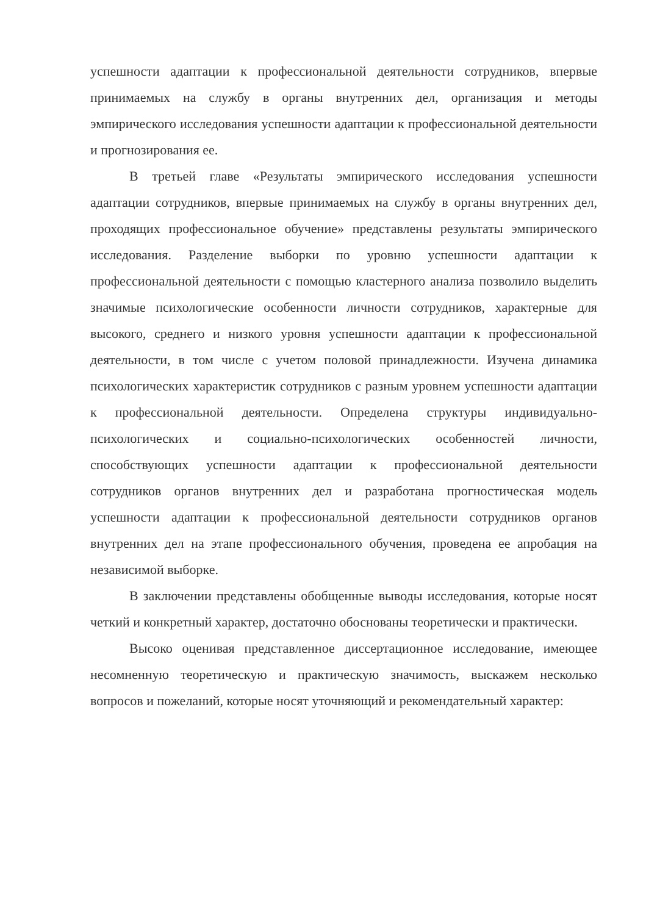успешности адаптации к профессиональной деятельности сотрудников, впервые принимаемых на службу в органы внутренних дел, организация и методы эмпирического исследования успешности адаптации к профессиональной деятельности и прогнозирования ее.
В третьей главе «Результаты эмпирического исследования успешности адаптации сотрудников, впервые принимаемых на службу в органы внутренних дел, проходящих профессиональное обучение» представлены результаты эмпирического исследования. Разделение выборки по уровню успешности адаптации к профессиональной деятельности с помощью кластерного анализа позволило выделить значимые психологические особенности личности сотрудников, характерные для высокого, среднего и низкого уровня успешности адаптации к профессиональной деятельности, в том числе с учетом половой принадлежности. Изучена динамика психологических характеристик сотрудников с разным уровнем успешности адаптации к профессиональной деятельности. Определена структуры индивидуально-психологических и социально-психологических особенностей личности, способствующих успешности адаптации к профессиональной деятельности сотрудников органов внутренних дел и разработана прогностическая модель успешности адаптации к профессиональной деятельности сотрудников органов внутренних дел на этапе профессионального обучения, проведена ее апробация на независимой выборке.
В заключении представлены обобщенные выводы исследования, которые носят четкий и конкретный характер, достаточно обоснованы теоретически и практически.
Высоко оценивая представленное диссертационное исследование, имеющее несомненную теоретическую и практическую значимость, выскажем несколько вопросов и пожеланий, которые носят уточняющий и рекомендательный характер: